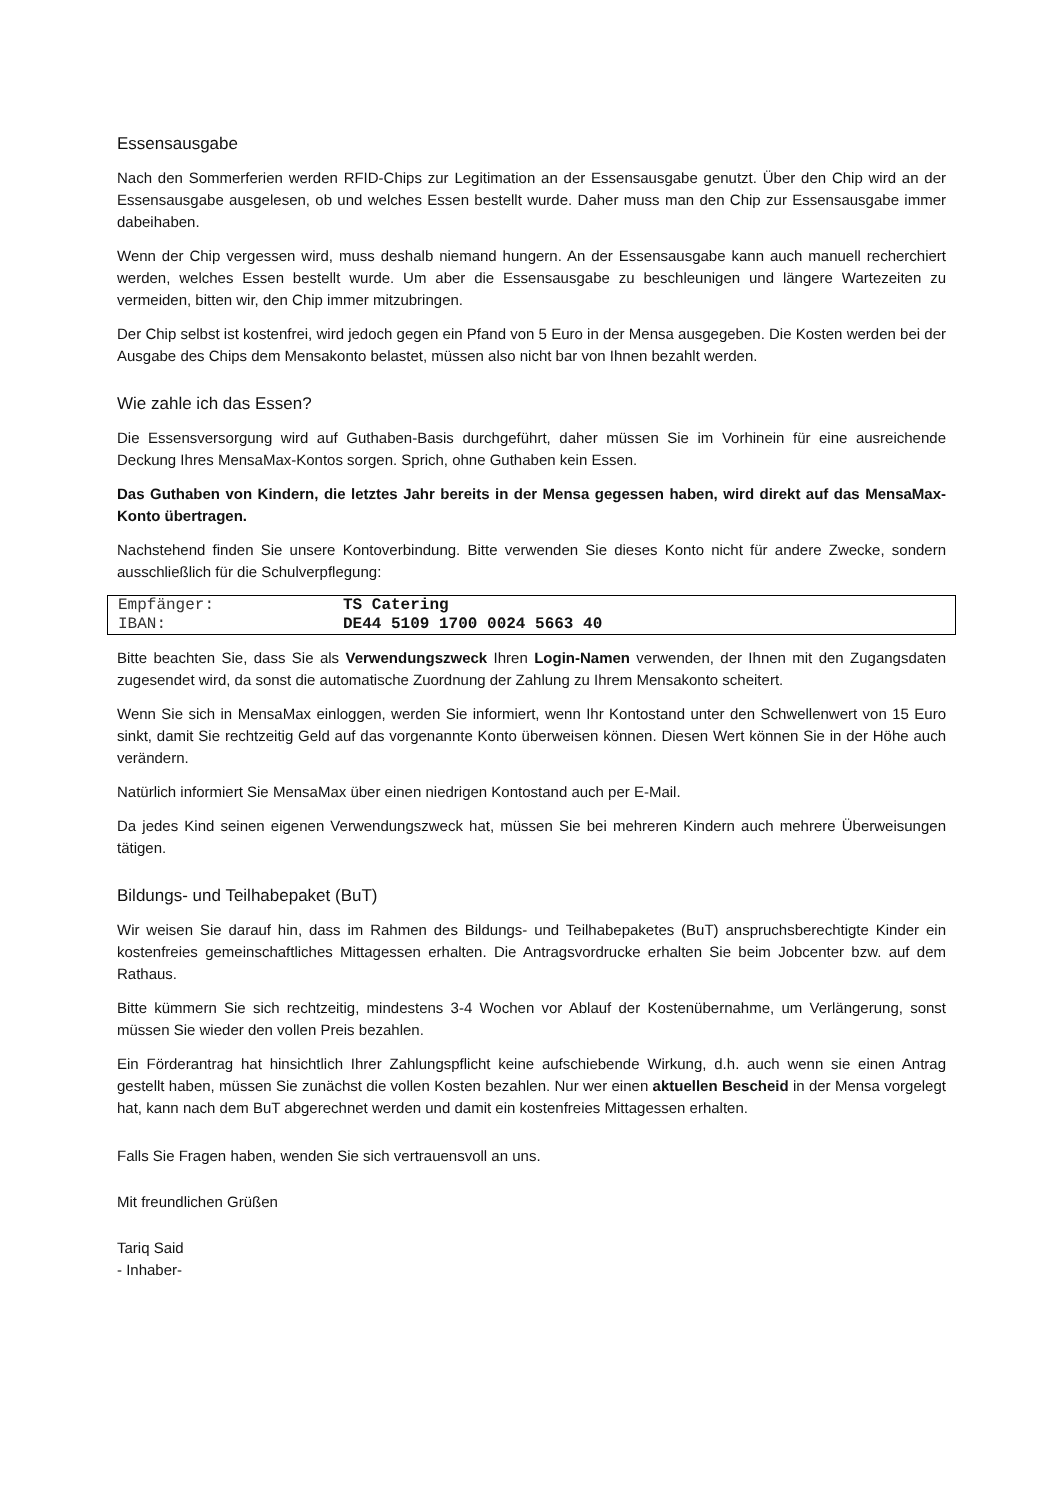Essensausgabe
Nach den Sommerferien werden RFID-Chips zur Legitimation an der Essensausgabe genutzt. Über den Chip wird an der Essensausgabe ausgelesen, ob und welches Essen bestellt wurde. Daher muss man den Chip zur Essensausgabe immer dabeihaben.
Wenn der Chip vergessen wird, muss deshalb niemand hungern. An der Essensausgabe kann auch manuell recherchiert werden, welches Essen bestellt wurde. Um aber die Essensausgabe zu beschleunigen und längere Wartezeiten zu vermeiden, bitten wir, den Chip immer mitzubringen.
Der Chip selbst ist kostenfrei, wird jedoch gegen ein Pfand von 5 Euro in der Mensa ausgegeben. Die Kosten werden bei der Ausgabe des Chips dem Mensakonto belastet, müssen also nicht bar von Ihnen bezahlt werden.
Wie zahle ich das Essen?
Die Essensversorgung wird auf Guthaben-Basis durchgeführt, daher müssen Sie im Vorhinein für eine ausreichende Deckung Ihres MensaMax-Kontos sorgen. Sprich, ohne Guthaben kein Essen.
Das Guthaben von Kindern, die letztes Jahr bereits in der Mensa gegessen haben, wird direkt auf das MensaMax-Konto übertragen.
Nachstehend finden Sie unsere Kontoverbindung. Bitte verwenden Sie dieses Konto nicht für andere Zwecke, sondern ausschließlich für die Schulverpflegung:
| Empfänger: | TS Catering |
| IBAN: | DE44 5109 1700 0024 5663 40 |
Bitte beachten Sie, dass Sie als Verwendungszweck Ihren Login-Namen verwenden, der Ihnen mit den Zugangsdaten zugesendet wird, da sonst die automatische Zuordnung der Zahlung zu Ihrem Mensakonto scheitert.
Wenn Sie sich in MensaMax einloggen, werden Sie informiert, wenn Ihr Kontostand unter den Schwellenwert von 15 Euro sinkt, damit Sie rechtzeitig Geld auf das vorgenannte Konto überweisen können. Diesen Wert können Sie in der Höhe auch verändern.
Natürlich informiert Sie MensaMax über einen niedrigen Kontostand auch per E-Mail.
Da jedes Kind seinen eigenen Verwendungszweck hat, müssen Sie bei mehreren Kindern auch mehrere Überweisungen tätigen.
Bildungs- und Teilhabepaket (BuT)
Wir weisen Sie darauf hin, dass im Rahmen des Bildungs- und Teilhabepaketes (BuT) anspruchsberechtigte Kinder ein kostenfreies gemeinschaftliches Mittagessen erhalten. Die Antragsvordrucke erhalten Sie beim Jobcenter bzw. auf dem Rathaus.
Bitte kümmern Sie sich rechtzeitig, mindestens 3-4 Wochen vor Ablauf der Kostenübernahme, um Verlängerung, sonst müssen Sie wieder den vollen Preis bezahlen.
Ein Förderantrag hat hinsichtlich Ihrer Zahlungspflicht keine aufschiebende Wirkung, d.h. auch wenn sie einen Antrag gestellt haben, müssen Sie zunächst die vollen Kosten bezahlen. Nur wer einen aktuellen Bescheid in der Mensa vorgelegt hat, kann nach dem BuT abgerechnet werden und damit ein kostenfreies Mittagessen erhalten.
Falls Sie Fragen haben, wenden Sie sich vertrauensvoll an uns.
Mit freundlichen Grüßen
Tariq Said
- Inhaber-